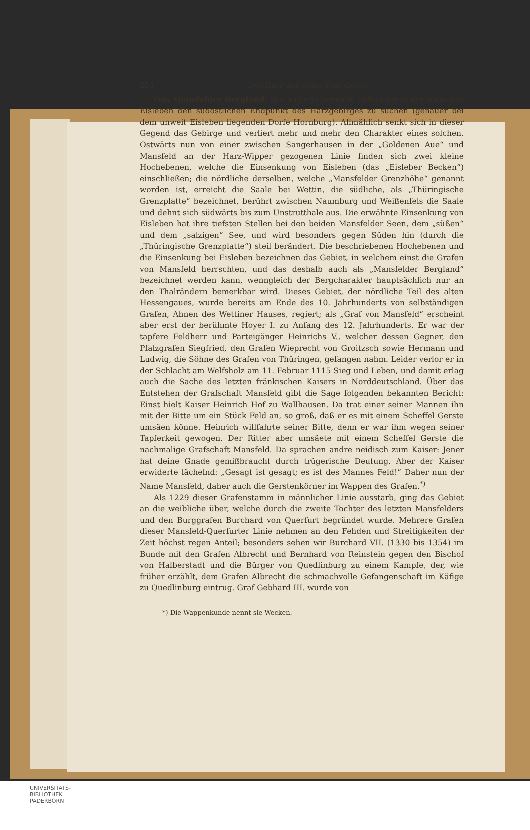254 Der Harz und seine Umgebung.
Das Mansfelder Bergland. Wie anfangs bemerkt, haben wir in der Nähe von Eisleben den südöstlichen Endpunkt des Harzgebirges zu suchen (genauer bei dem unweit Eisleben liegenden Dorfe Hornburg). Allmählich senkt sich in dieser Gegend das Gebirge und verliert mehr und mehr den Charakter eines solchen. Ostwärts nun von einer zwischen Sangerhausen in der „Goldenen Aue“ und Mansfeld an der Harz-Wipper gezogenen Linie finden sich zwei kleine Hochebenen, welche die Einsenkung von Eisleben (das „Eisleber Becken“) einschließen; die nördliche derselben, welche „Mansfelder Grenzhöhe“ genannt worden ist, erreicht die Saale bei Wettin, die südliche, als „Thüringische Grenzplatte“ bezeichnet, berührt zwischen Naumburg und Weißenfels die Saale und dehnt sich südwärts bis zum Unstrutthale aus. Die erwähnte Einsenkung von Eisleben hat ihre tiefsten Stellen bei den beiden Mansfelder Seen, dem „süßen“ und dem „salzigen“ See, und wird besonders gegen Süden hin (durch die „Thüringische Grenzplatte“) steil berändert. Die beschriebenen Hochebenen und die Einsenkung bei Eisleben bezeichnen das Gebiet, in welchem einst die Grafen von Mansfeld herrschten, und das deshalb auch als „Mansfelder Bergland“ bezeichnet werden kann, wenngleich der Bergcharakter hauptsächlich nur an den Thalrändern bemerkbar wird. Dieses Gebiet, der nördliche Teil des alten Hessengaues, wurde bereits am Ende des 10. Jahrhunderts von selbständigen Grafen, Ahnen des Wettiner Hauses, regiert; als „Graf von Mansfeld“ erscheint aber erst der berühmte Hoyer I. zu Anfang des 12. Jahrhunderts. Er war der tapfere Feldherr und Parteigänger Heinrichs V., welcher dessen Gegner, den Pfalzgrafen Siegfried, den Grafen Wieprecht von Groitzsch sowie Hermann und Ludwig, die Söhne des Grafen von Thüringen, gefangen nahm. Leider verlor er in der Schlacht am Welfsholz am 11. Februar 1115 Sieg und Leben, und damit erlag auch die Sache des letzten fränkischen Kaisers in Norddeutschland. Über das Entstehen der Grafschaft Mansfeld gibt die Sage folgenden bekannten Bericht: Einst hielt Kaiser Heinrich Hof zu Wallhausen. Da trat einer seiner Mannen ihn mit der Bitte um ein Stück Feld an, so groß, daß er es mit einem Scheffel Gerste umsäen könne. Heinrich willfahrte seiner Bitte, denn er war ihm wegen seiner Tapferkeit gewogen. Der Ritter aber umsäete mit einem Scheffel Gerste die nachmalige Grafschaft Mansfeld. Da sprachen andre neidisch zum Kaiser: Jener hat deine Gnade gemißbraucht durch trügerische Deutung. Aber der Kaiser erwiderte lächelnd: „Gesagt ist gesagt; es ist des Mannes Feld!“ Daher nun der Name Mansfeld, daher auch die Gerstenkörner im Wappen des Grafen.<sup>*)</sup>
Als 1229 dieser Grafenstamm in männlicher Linie ausstarb, ging das Gebiet an die weibliche über, welche durch die zweite Tochter des letzten Mansfelders und den Burggrafen Burchard von Querfurt begründet wurde. Mehrere Grafen dieser Mansfeld-Querfurter Linie nehmen an den Fehden und Streitigkeiten der Zeit höchst regen Anteil; besonders sehen wir Burchard VII. (1330 bis 1354) im Bunde mit den Grafen Albrecht und Bernhard von Reinstein gegen den Bischof von Halberstadt und die Bürger von Quedlinburg zu einem Kampfe, der, wie früher erzählt, dem Grafen Albrecht die schmachvolle Gefangenschaft im Käfige zu Quedlinburg eintrug. Graf Gebhard III. wurde von
*) Die Wappenkunde nennt sie Wecken.
UNIVERSITÄTS-
BIBLIOTHEK
PADERBORN